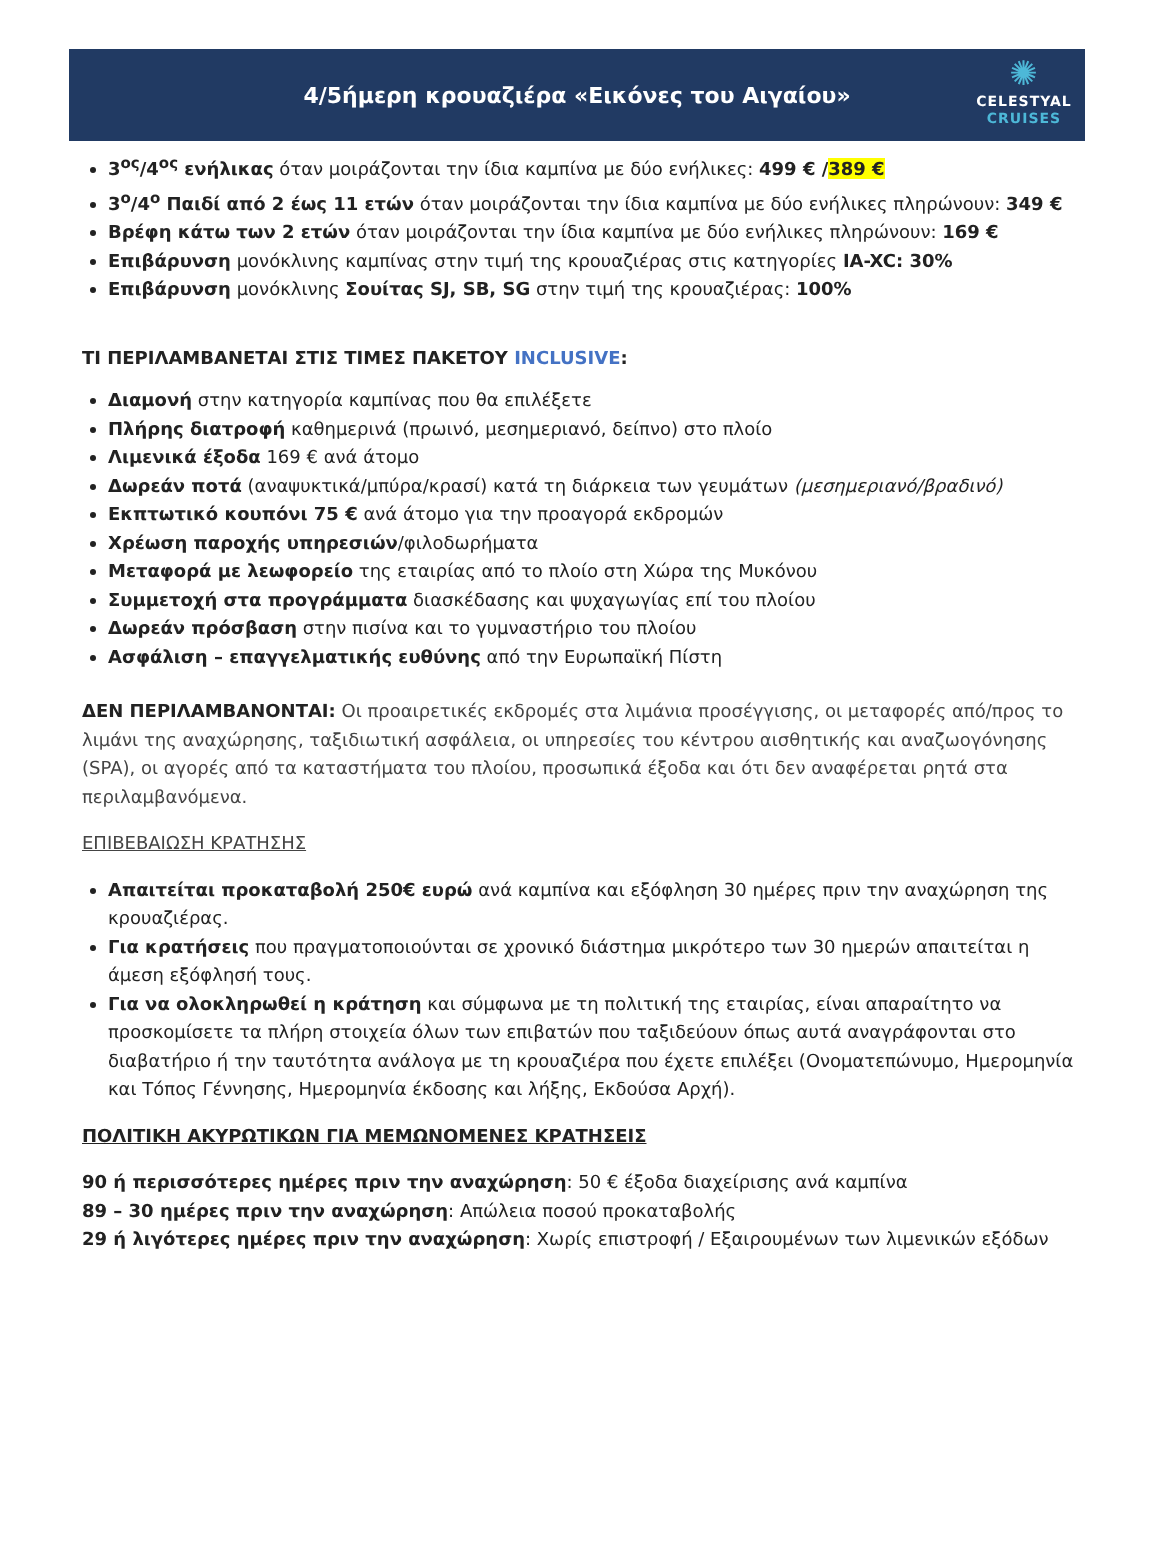4/5ήμερη κρουαζιέρα «Εικόνες του Αιγαίου»
✺
CELESTYAL
CRUISES
3<sup>ος</sup>/4<sup>ος</sup> ενήλικας όταν μοιράζονται την ίδια καμπίνα με δύο ενήλικες: 499 € /389 €
3<sup>ο</sup>/4<sup>ο</sup> Παιδί από 2 έως 11 ετών όταν μοιράζονται την ίδια καμπίνα με δύο ενήλικες πληρώνουν: 349 €
Βρέφη κάτω των 2 ετών όταν μοιράζονται την ίδια καμπίνα με δύο ενήλικες πληρώνουν: 169 €
Επιβάρυνση μονόκλινης καμπίνας στην τιμή της κρουαζιέρας στις κατηγορίες IA-XC: 30%
Επιβάρυνση μονόκλινης Σουίτας SJ, SB, SG στην τιμή της κρουαζιέρας: 100%
ΤΙ ΠΕΡΙΛΑΜΒΑΝΕΤΑΙ ΣΤΙΣ ΤΙΜΕΣ ΠΑΚΕΤΟΥ INCLUSIVE:
Διαμονή στην κατηγορία καμπίνας που θα επιλέξετε
Πλήρης διατροφή καθημερινά (πρωινό, μεσημεριανό, δείπνο) στο πλοίο
Λιμενικά έξοδα 169 € ανά άτομο
Δωρεάν ποτά (αναψυκτικά/μπύρα/κρασί) κατά τη διάρκεια των γευμάτων (μεσημεριανό/βραδινό)
Εκπτωτικό κουπόνι 75 € ανά άτομο για την προαγορά εκδρομών
Χρέωση παροχής υπηρεσιών/φιλοδωρήματα
Μεταφορά με λεωφορείο της εταιρίας από το πλοίο στη Χώρα της Μυκόνου
Συμμετοχή στα προγράμματα διασκέδασης και ψυχαγωγίας επί του πλοίου
Δωρεάν πρόσβαση στην πισίνα και το γυμναστήριο του πλοίου
Ασφάλιση – επαγγελματικής ευθύνης από την Ευρωπαϊκή Πίστη
ΔΕΝ ΠΕΡΙΛΑΜΒΑΝΟΝΤΑΙ: Οι προαιρετικές εκδρομές στα λιμάνια προσέγγισης, οι μεταφορές από/προς το λιμάνι της αναχώρησης, ταξιδιωτική ασφάλεια, οι υπηρεσίες του κέντρου αισθητικής και αναζωογόνησης (SPA), οι αγορές από τα καταστήματα του πλοίου, προσωπικά έξοδα και ότι δεν αναφέρεται ρητά στα περιλαμβανόμενα.
ΕΠΙΒΕΒΑΙΩΣΗ ΚΡΑΤΗΣΗΣ
Απαιτείται προκαταβολή 250€ ευρώ ανά καμπίνα και εξόφληση 30 ημέρες πριν την αναχώρηση της κρουαζιέρας.
Για κρατήσεις που πραγματοποιούνται σε χρονικό διάστημα μικρότερο των 30 ημερών απαιτείται η άμεση εξόφλησή τους.
Για να ολοκληρωθεί η κράτηση και σύμφωνα με τη πολιτική της εταιρίας, είναι απαραίτητο να προσκομίσετε τα πλήρη στοιχεία όλων των επιβατών που ταξιδεύουν όπως αυτά αναγράφονται στο διαβατήριο ή την ταυτότητα ανάλογα με τη κρουαζιέρα που έχετε επιλέξει (Ονοματεπώνυμο, Ημερομηνία και Τόπος Γέννησης, Ημερομηνία έκδοσης και λήξης, Εκδούσα Αρχή).
ΠΟΛΙΤΙΚΗ ΑΚΥΡΩΤΙΚΩΝ ΓΙΑ ΜΕΜΩΝΟΜΕΝΕΣ ΚΡΑΤΗΣΕΙΣ
90 ή περισσότερες ημέρες πριν την αναχώρηση: 50 € έξοδα διαχείρισης ανά καμπίνα
89 – 30 ημέρες πριν την αναχώρηση: Απώλεια ποσού προκαταβολής
29 ή λιγότερες ημέρες πριν την αναχώρηση: Χωρίς επιστροφή / Εξαιρουμένων των λιμενικών εξόδων